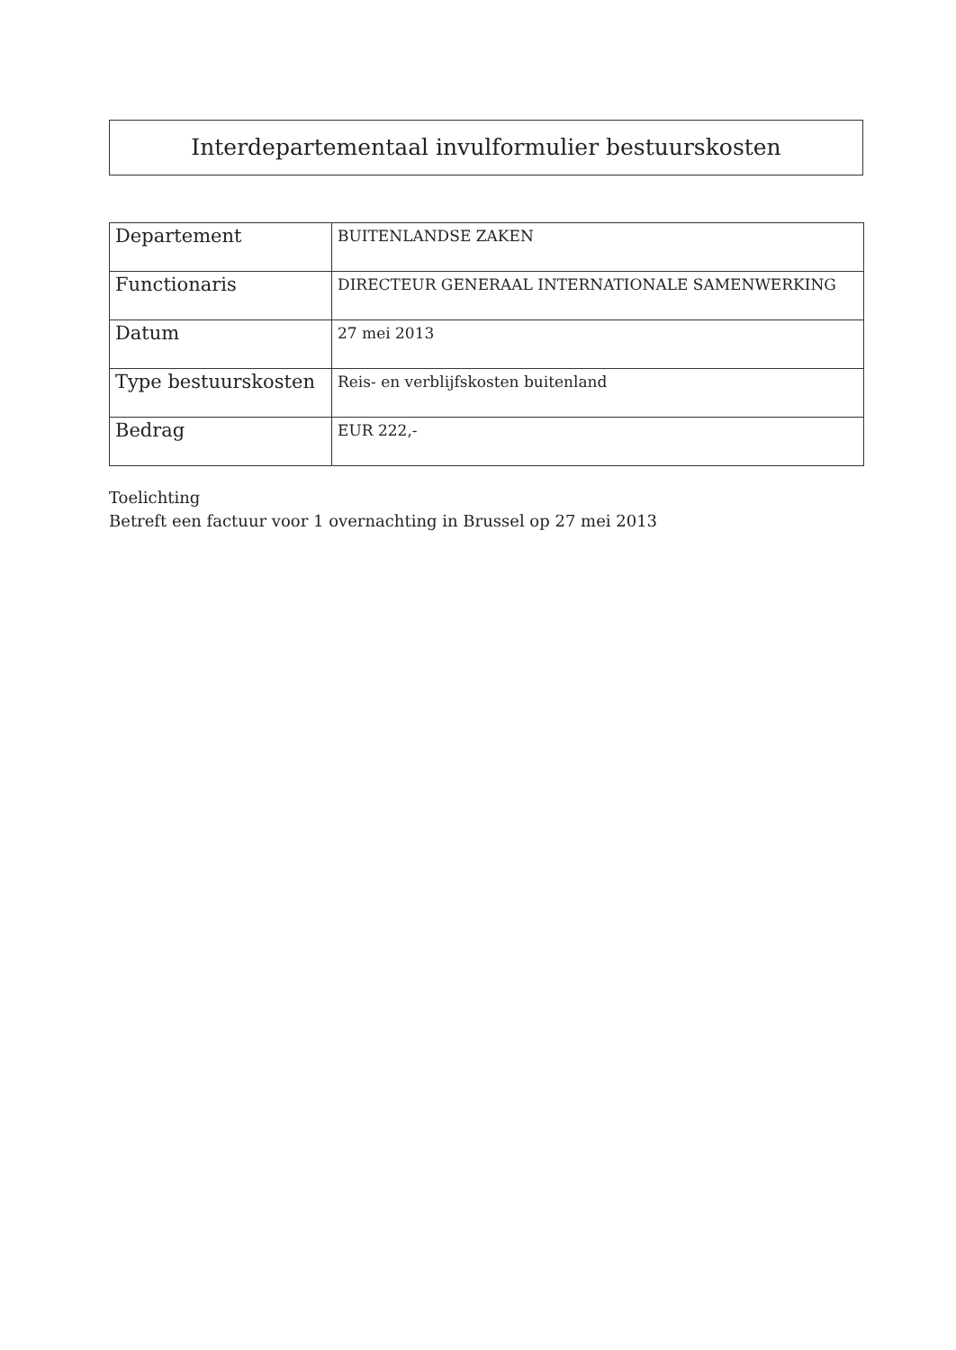Interdepartementaal invulformulier bestuurskosten
| Departement | BUITENLANDSE ZAKEN |
| Functionaris | DIRECTEUR GENERAAL INTERNATIONALE SAMENWERKING |
| Datum | 27 mei 2013 |
| Type bestuurskosten | Reis- en verblijfskosten buitenland |
| Bedrag | EUR 222,- |
Toelichting
Betreft een factuur voor 1 overnachting in Brussel op 27 mei 2013